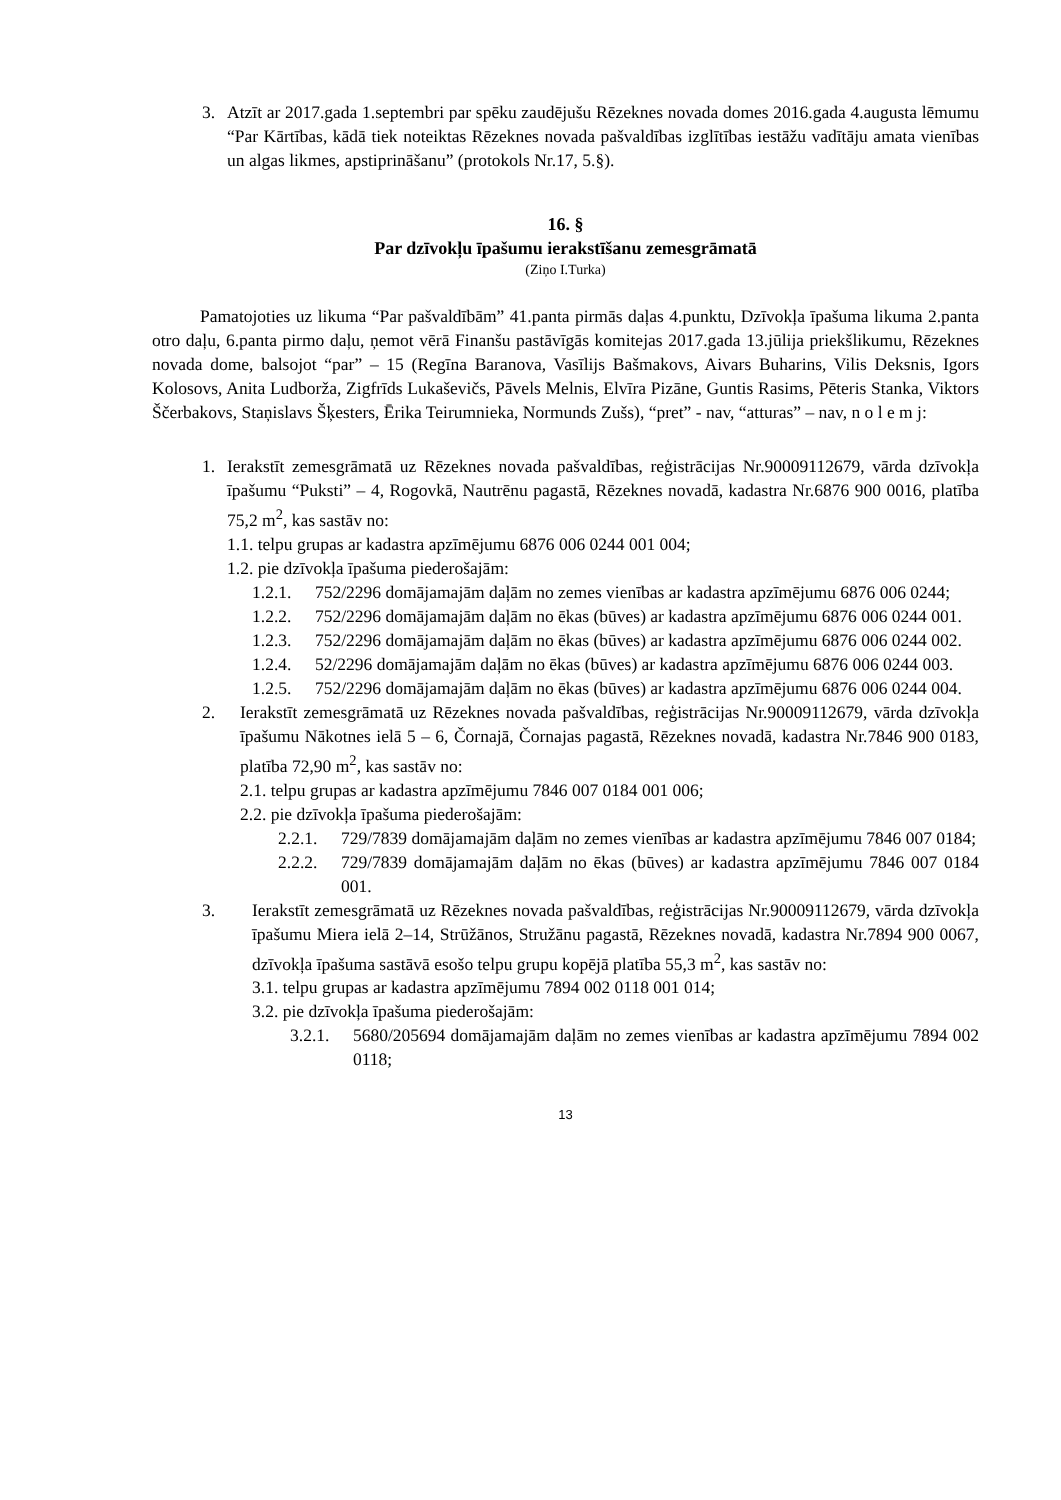3. Atzīt ar 2017.gada 1.septembri par spēku zaudējušu Rēzeknes novada domes 2016.gada 4.augusta lēmumu “Par Kārtības, kādā tiek noteiktas Rēzeknes novada pašvaldības izglītības iestāžu vadītāju amata vienības un algas likmes, apstiprināšanu” (protokols Nr.17, 5.§).
16. §
Par dzīvokļu īpašumu ierakstīšanu zemesgrāmatā
(Ziņo I.Turka)
Pamatojoties uz likuma “Par pašvaldībām” 41.panta pirmās daļas 4.punktu, Dzīvokļa īpašuma likuma 2.panta otro daļu, 6.panta pirmo daļu, ņemot vērā Finanšu pastāvīgās komitejas 2017.gada 13.jūlija priekšlikumu, Rēzeknes novada dome, balsojot “par” – 15 (Regīna Baranova, Vasīlijs Bašmakovs, Aivars Buharins, Vilis Deksnis, Igors Kolosovs, Anita Ludborža, Zigfrīds Lukaševičs, Pāvels Melnis, Elvīra Pizāne, Guntis Rasims, Pēteris Stanka, Viktors Ščerbakovs, Staņislavs Šķesters, Ērika Teirumnieka, Normunds Zušs), “pret” - nav, “atturas” – nav, n o l e m j:
1. Ierakstīt zemesgrāmatā uz Rēzeknes novada pašvaldības, reģistrācijas Nr.90009112679, vārda dzīvokļa īpašumu “Puksti” – 4, Rogovkā, Nautrēnu pagastā, Rēzeknes novadā, kadastra Nr.6876 900 0016, platība 75,2 m<sup>2</sup>, kas sastāv no:
1.1. telpu grupas ar kadastra apzīmējumu 6876 006 0244 001 004;
1.2. pie dzīvokļa īpašuma piederošajām:
1.2.1. 752/2296 domājamajām daļām no zemes vienības ar kadastra apzīmējumu 6876 006 0244;
1.2.2. 752/2296 domājamajām daļām no ēkas (būves) ar kadastra apzīmējumu 6876 006 0244 001.
1.2.3. 752/2296 domājamajām daļām no ēkas (būves) ar kadastra apzīmējumu 6876 006 0244 002.
1.2.4. 52/2296 domājamajām daļām no ēkas (būves) ar kadastra apzīmējumu 6876 006 0244 003.
1.2.5. 752/2296 domājamajām daļām no ēkas (būves) ar kadastra apzīmējumu 6876 006 0244 004.
2. Ierakstīt zemesgrāmatā uz Rēzeknes novada pašvaldības, reģistrācijas Nr.90009112679, vārda dzīvokļa īpašumu Nākotnes ielā 5 – 6, Čornajā, Čornajas pagastā, Rēzeknes novadā, kadastra Nr.7846 900 0183, platība 72,90 m<sup>2</sup>, kas sastāv no:
2.1. telpu grupas ar kadastra apzīmējumu 7846 007 0184 001 006;
2.2. pie dzīvokļa īpašuma piederošajām:
2.2.1. 729/7839 domājamajām daļām no zemes vienības ar kadastra apzīmējumu 7846 007 0184;
2.2.2. 729/7839 domājamajām daļām no ēkas (būves) ar kadastra apzīmējumu 7846 007 0184 001.
3. Ierakstīt zemesgrāmatā uz Rēzeknes novada pašvaldības, reģistrācijas Nr.90009112679, vārda dzīvokļa īpašumu Miera ielā 2–14, Strūžānos, Stružānu pagastā, Rēzeknes novadā, kadastra Nr.7894 900 0067, dzīvokļa īpašuma sastāvā esošo telpu grupu kopējā platība 55,3 m<sup>2</sup>, kas sastāv no:
3.1. telpu grupas ar kadastra apzīmējumu 7894 002 0118 001 014;
3.2. pie dzīvokļa īpašuma piederošajām:
3.2.1. 5680/205694 domājamajām daļām no zemes vienības ar kadastra apzīmējumu 7894 002 0118;
13